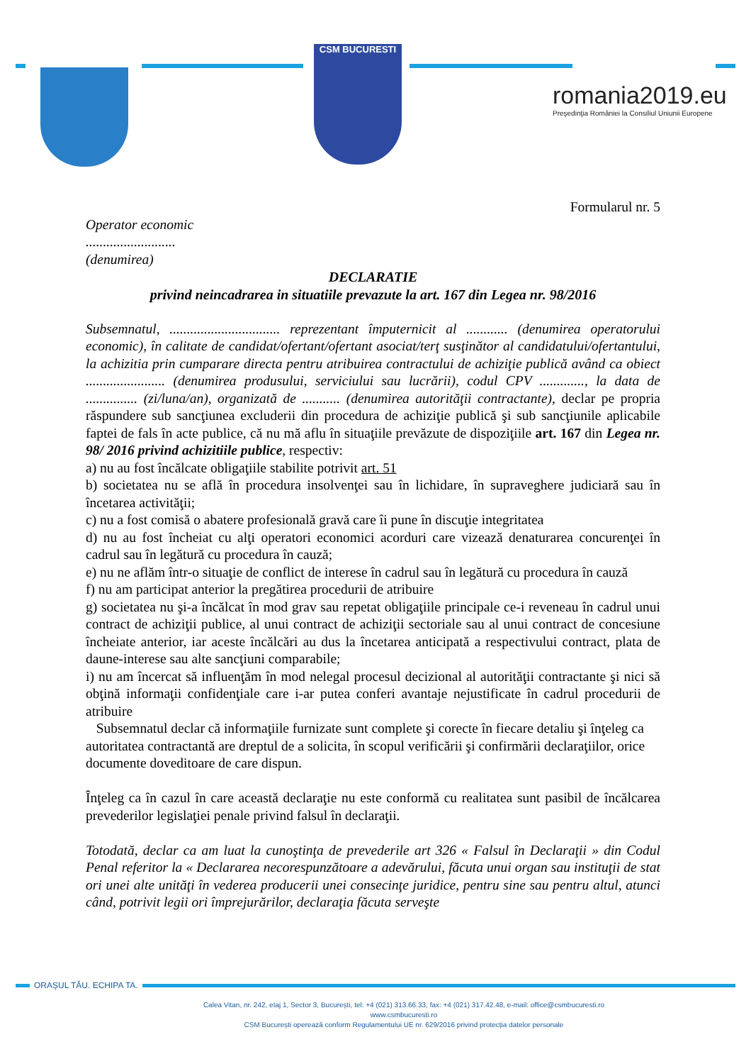CSM BUCURESTI
romania2019.eu
Preşedinţia României la Consiliul Uniunii Europene
Formularul nr. 5
Operator economic
..........................
(denumirea)
DECLARATIE
privind neincadrarea in situatiile prevazute la art. 167 din Legea nr. 98/2016
Subsemnatul, ................................ reprezentant împuternicit al ............ (denumirea operatorului economic), în calitate de candidat/ofertant/ofertant asociat/terţ susţinător al candidatului/ofertantului, la achizitia prin cumparare directa pentru atribuirea contractului de achiziţie publică având ca obiect ....................... (denumirea produsului, serviciului sau lucrării), codul CPV ............., la data de ............... (zi/luna/an), organizată de ........... (denumirea autorităţii contractante), declar pe propria răspundere sub sancţiunea excluderii din procedura de achiziţie publică şi sub sancţiunile aplicabile faptei de fals în acte publice, că nu mă aflu în situaţiile prevăzute de dispoziţiile art. 167 din Legea nr. 98/ 2016 privind achizitiile publice, respectiv:
a) nu au fost încălcate obligaţiile stabilite potrivit art. 51
b) societatea nu se află în procedura insolvenţei sau în lichidare, în supraveghere judiciară sau în încetarea activităţii;
c) nu a fost comisă o abatere profesională gravă care îi pune în discuţie integritatea
d) nu au fost încheiat cu alţi operatori economici acorduri care vizează denaturarea concurenţei în cadrul sau în legătură cu procedura în cauză;
e) nu ne aflăm într-o situaţie de conflict de interese în cadrul sau în legătură cu procedura în cauză
f) nu am participat anterior la pregătirea procedurii de atribuire
g) societatea nu şi-a încălcat în mod grav sau repetat obligaţiile principale ce-i reveneau în cadrul unui contract de achiziţii publice, al unui contract de achiziţii sectoriale sau al unui contract de concesiune încheiate anterior, iar aceste încălcări au dus la încetarea anticipată a respectivului contract, plata de daune-interese sau alte sancţiuni comparabile;
i) nu am încercat să influenţăm în mod nelegal procesul decizional al autorităţii contractante şi nici să obţină informaţii confidenţiale care i-ar putea conferi avantaje nejustificate în cadrul procedurii de atribuire
Subsemnatul declar că informaţiile furnizate sunt complete şi corecte în fiecare detaliu şi înţeleg ca autoritatea contractantă are dreptul de a solicita, în scopul verificării şi confirmării declaraţiilor, orice documente doveditoare de care dispun.
Înţeleg ca în cazul în care această declaraţie nu este conformă cu realitatea sunt pasibil de încălcarea prevederilor legislaţiei penale privind falsul în declaraţii.
Totodată, declar ca am luat la cunoştinţa de prevederile art 326 « Falsul în Declaraţii » din Codul Penal referitor la « Declararea necorespunzătoare a adevărului, făcuta unui organ sau instituţii de stat ori unei alte unităţi în vederea producerii unei consecinţe juridice, pentru sine sau pentru altul, atunci când, potrivit legii ori împrejurărilor, declaraţia făcuta serveşte
ORAȘUL TĂU. ECHIPA TA.
Calea Vitan, nr. 242, etaj 1, Sector 3, București, tel: +4 (021) 313.66.33, fax: +4 (021) 317.42.48, e-mail: office@csmbucuresti.ro
www.csmbucuresti.ro
CSM București operează conform Regulamentului UE nr. 629/2016 privind protecția datelor personale